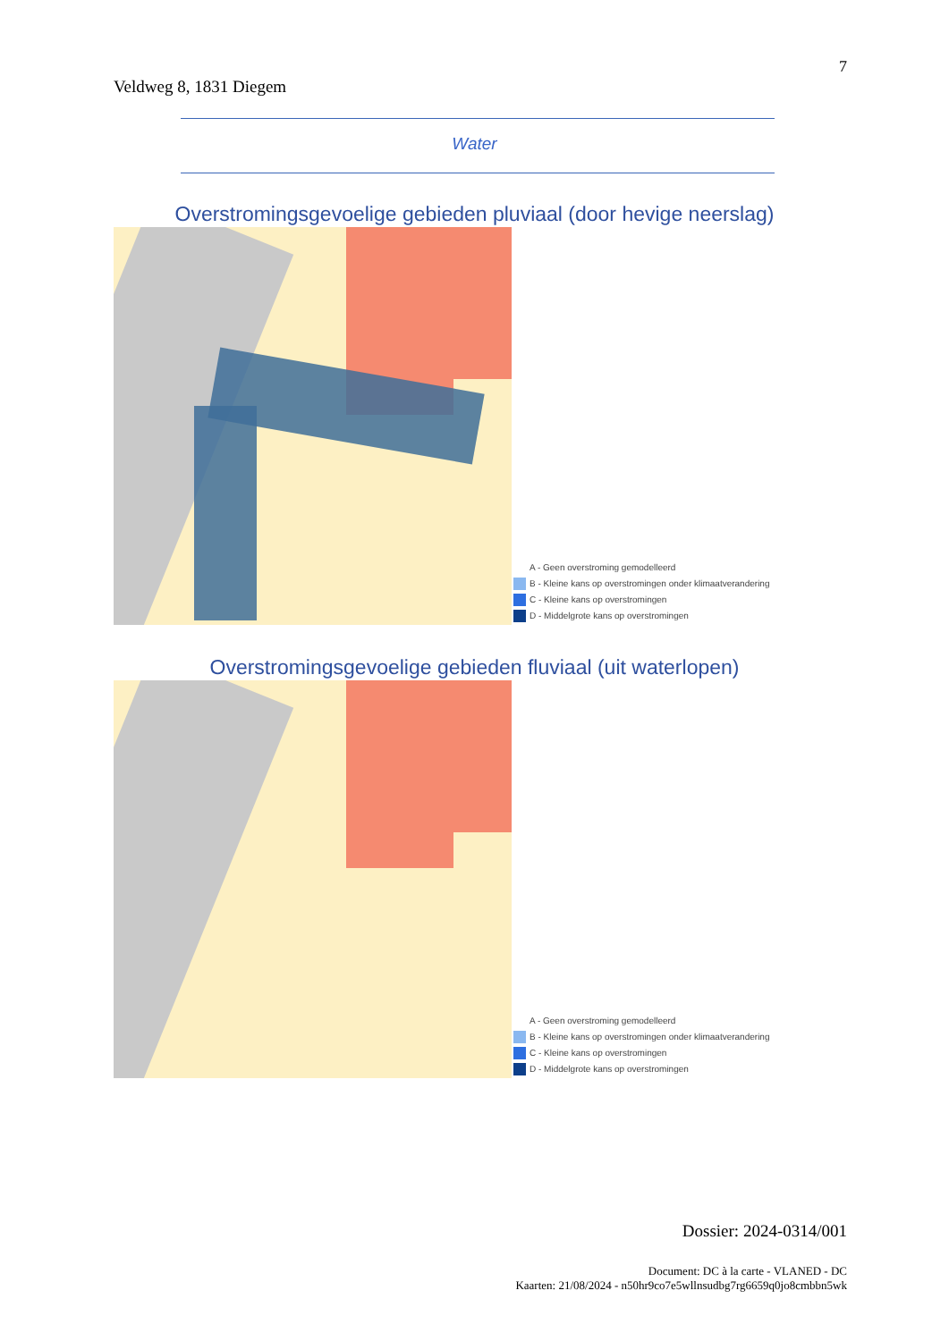7
Veldweg 8, 1831 Diegem
Water
Overstromingsgevoelige gebieden pluviaal (door hevige neerslag)
A - Geen overstroming gemodelleerd
B - Kleine kans op overstromingen onder klimaatverandering
C - Kleine kans op overstromingen
D - Middelgrote kans op overstromingen
Overstromingsgevoelige gebieden fluviaal (uit waterlopen)
A - Geen overstroming gemodelleerd
B - Kleine kans op overstromingen onder klimaatverandering
C - Kleine kans op overstromingen
D - Middelgrote kans op overstromingen
Dossier: 2024-0314/001
Document: DC à la carte - VLANED - DC
Kaarten: 21/08/2024 - n50hr9co7e5wllnsudbg7rg6659q0jo8cmbbn5wk